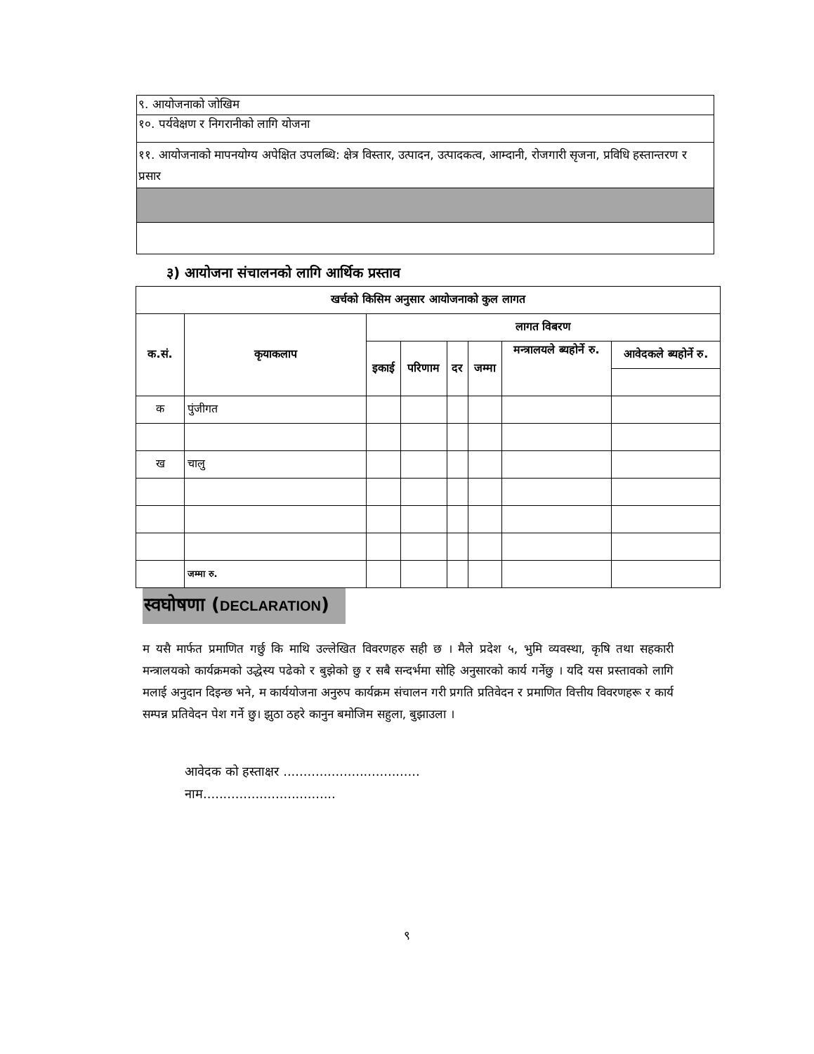| ९. आयोजनाको जोखिम |
| १०. पर्यवेक्षण र निगरानीको लागि योजना |
| ११. आयोजनाको मापनयोग्य अपेक्षित उपलब्धि: क्षेत्र विस्तार, उत्पादन, उत्पादकत्व, आम्दानी, रोजगारी सृजना, प्रविधि हस्तान्तरण र प्रसार |
३) आयोजना संचालनको लागि आर्थिक प्रस्ताव
| खर्चको किसिम अनुसार आयोजनाको कुल लागत | | | | | | | |
| --- | --- | --- | --- | --- | --- | --- | --- |
| क.सं. | कृयाकलाप | लागत विबरण | | | | | |
| | | इकाई | परिणाम | दर | जम्मा | मन्त्रालयले ब्यहोर्ने रु. | आवेदकले ब्यहोर्ने रु. |
| क | पुंजीगत | | | | | | |
| ख | चालु | | | | | | |
| | जम्मा रु. | | | | | | |
स्वघोषणा (DECLARATION)
म यसै मार्फत प्रमाणित गर्छु कि माथि उल्लेखित विवरणहरु सही छ । मैले प्रदेश ५, भुमि व्यवस्था, कृषि तथा सहकारी मन्त्रालयको कार्यक्रमको उद्धेस्य पढेको र बुझेको छु र सबै सन्दर्भमा सोहि अनुसारको कार्य गर्नेछु । यदि यस प्रस्तावको लागि मलाई अनुदान दिइन्छ भने, म कार्ययोजना अनुरुप कार्यक्रम संचालन गरी प्रगति प्रतिवेदन र प्रमाणित वित्तीय विवरणहरू र कार्य सम्पन्न प्रतिवेदन पेश गर्ने छु। झुठा ठहरे कानुन बमोजिम सहुला, बुझाउला ।
आवेदक को हस्ताक्षर ..................................
नाम.................................
९